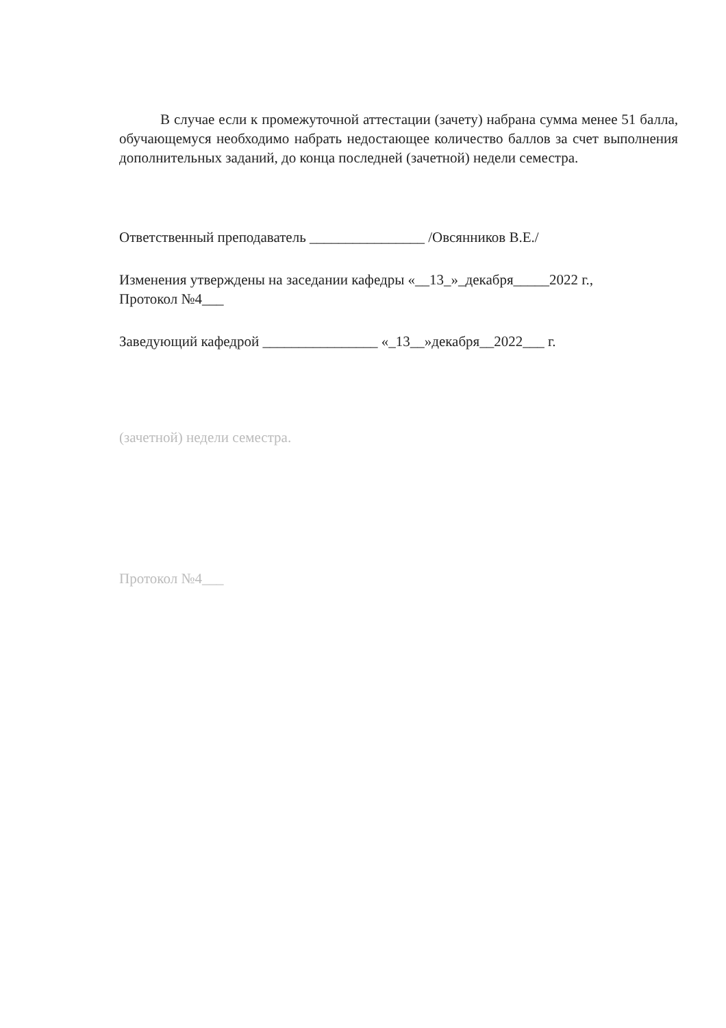В случае если к промежуточной аттестации (зачету) набрана сумма менее 51 балла, обучающемуся необходимо набрать недостающее количество баллов за счет выполнения дополнительных заданий, до конца последней (зачетной) недели семестра.
Ответственный преподаватель ________________ /Овсянников В.Е./
Изменения утверждены на заседании кафедры «__13_»_декабря_____2022 г.,
Протокол №4___
Заведующий кафедрой ________________ «_13__»декабря__2022___ г.
(зачетной) недели семестра.
Протокол №4___